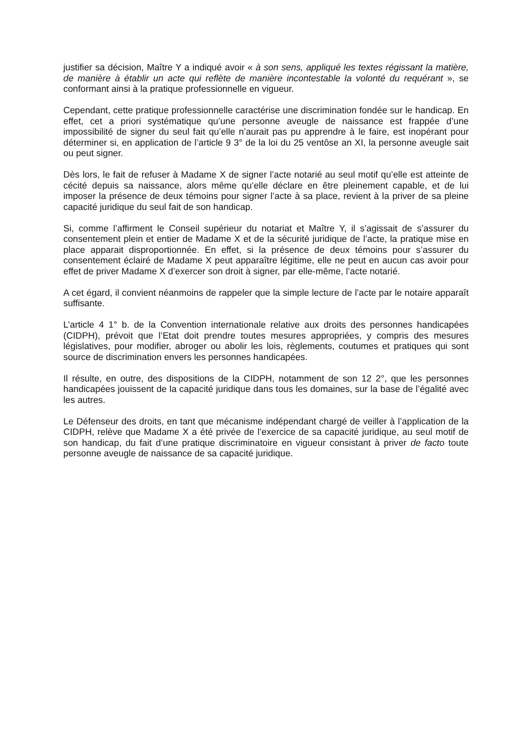justifier sa décision, Maître Y a indiqué avoir « à son sens, appliqué les textes régissant la matière, de manière à établir un acte qui reflète de manière incontestable la volonté du requérant », se conformant ainsi à la pratique professionnelle en vigueur.
Cependant, cette pratique professionnelle caractérise une discrimination fondée sur le handicap. En effet, cet a priori systématique qu’une personne aveugle de naissance est frappée d’une impossibilité de signer du seul fait qu’elle n’aurait pas pu apprendre à le faire, est inopérant pour déterminer si, en application de l’article 9 3° de la loi du 25 ventôse an XI, la personne aveugle sait ou peut signer.
Dès lors, le fait de refuser à Madame X de signer l’acte notarié au seul motif qu’elle est atteinte de cécité depuis sa naissance, alors même qu’elle déclare en être pleinement capable, et de lui imposer la présence de deux témoins pour signer l’acte à sa place, revient à la priver de sa pleine capacité juridique du seul fait de son handicap.
Si, comme l’affirment le Conseil supérieur du notariat et Maître Y, il s’agissait de s’assurer du consentement plein et entier de Madame X et de la sécurité juridique de l’acte, la pratique mise en place apparait disproportionnée. En effet, si la présence de deux témoins pour s’assurer du consentement éclairé de Madame X peut apparaître légitime, elle ne peut en aucun cas avoir pour effet de priver Madame X d’exercer son droit à signer, par elle-même, l’acte notarié.
A cet égard, il convient néanmoins de rappeler que la simple lecture de l’acte par le notaire apparaît suffisante.
L’article 4 1° b. de la Convention internationale relative aux droits des personnes handicapées (CIDPH), prévoit que l’Etat doit prendre toutes mesures appropriées, y compris des mesures législatives, pour modifier, abroger ou abolir les lois, règlements, coutumes et pratiques qui sont source de discrimination envers les personnes handicapées.
Il résulte, en outre, des dispositions de la CIDPH, notamment de son 12 2°, que les personnes handicapées jouissent de la capacité juridique dans tous les domaines, sur la base de l’égalité avec les autres.
Le Défenseur des droits, en tant que mécanisme indépendant chargé de veiller à l’application de la CIDPH, relève que Madame X a été privée de l’exercice de sa capacité juridique, au seul motif de son handicap, du fait d’une pratique discriminatoire en vigueur consistant à priver de facto toute personne aveugle de naissance de sa capacité juridique.